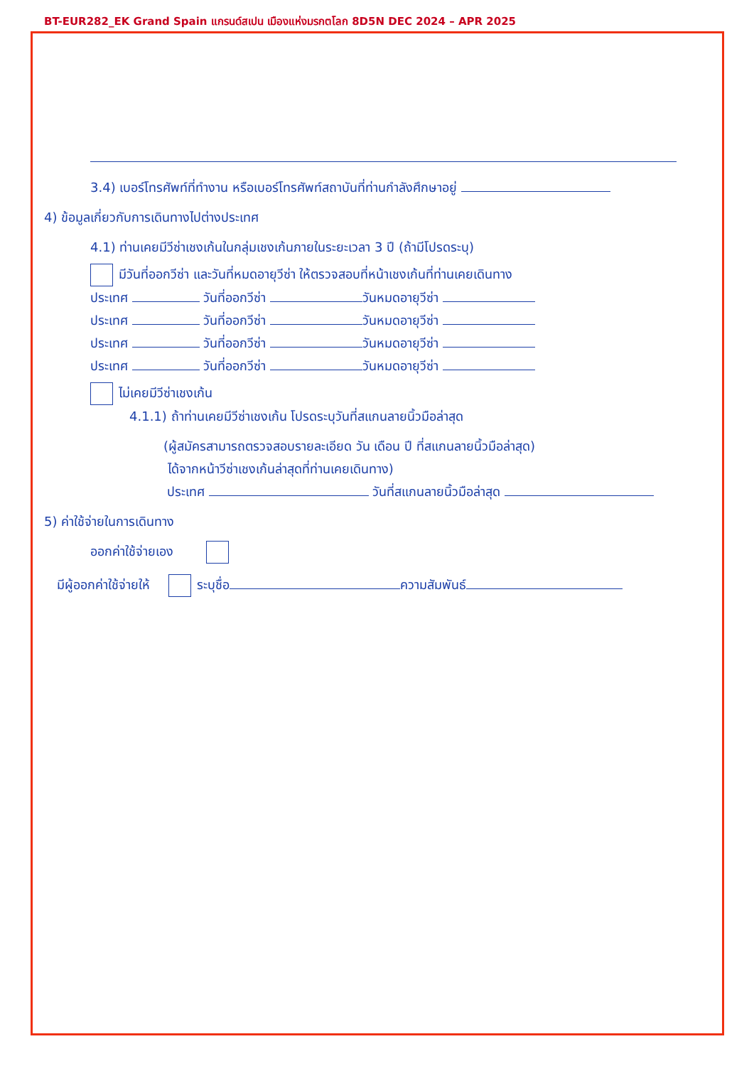BT-EUR282_EK Grand Spain แกรนด์สเปน เมืองแห่งมรกตโลก 8D5N DEC 2024 – APR 2025
3.4) เบอร์โทรศัพท์ที่ทำงาน หรือเบอร์โทรศัพท์สถาบันที่ท่านกำลังศึกษาอยู่
4) ข้อมูลเกี่ยวกับการเดินทางไปต่างประเทศ
4.1) ท่านเคยมีวีซ่าเชงเก้นในกลุ่มเชงเก้นภายในระยะเวลา 3 ปี (ถ้ามีโปรดระบุ)
มีวันที่ออกวีซ่า และวันที่หมดอายุวีซ่า ให้ตรวจสอบที่หน้าเชงเก้นที่ท่านเคยเดินทาง
ประเทศ วันที่ออกวีซ่า วันหมดอายุวีซ่า
ประเทศ วันที่ออกวีซ่า วันหมดอายุวีซ่า
ประเทศ วันที่ออกวีซ่า วันหมดอายุวีซ่า
ประเทศ วันที่ออกวีซ่า วันหมดอายุวีซ่า
ไม่เคยมีวีซ่าเชงเก้น
4.1.1) ถ้าท่านเคยมีวีซ่าเชงเก้น โปรดระบุวันที่สแกนลายนิ้วมือล่าสุด
(ผู้สมัครสามารถตรวจสอบรายละเอียด วัน เดือน ปี ที่สแกนลายนิ้วมือล่าสุด)
ได้จากหน้าวีซ่าเชงเก้นล่าสุดที่ท่านเคยเดินทาง)
ประเทศ วันที่สแกนลายนิ้วมือล่าสุด
5) ค่าใช้จ่ายในการเดินทาง
ออกค่าใช้จ่ายเอง
มีผู้ออกค่าใช้จ่ายให้ ระบุชื่อ ความสัมพันธ์